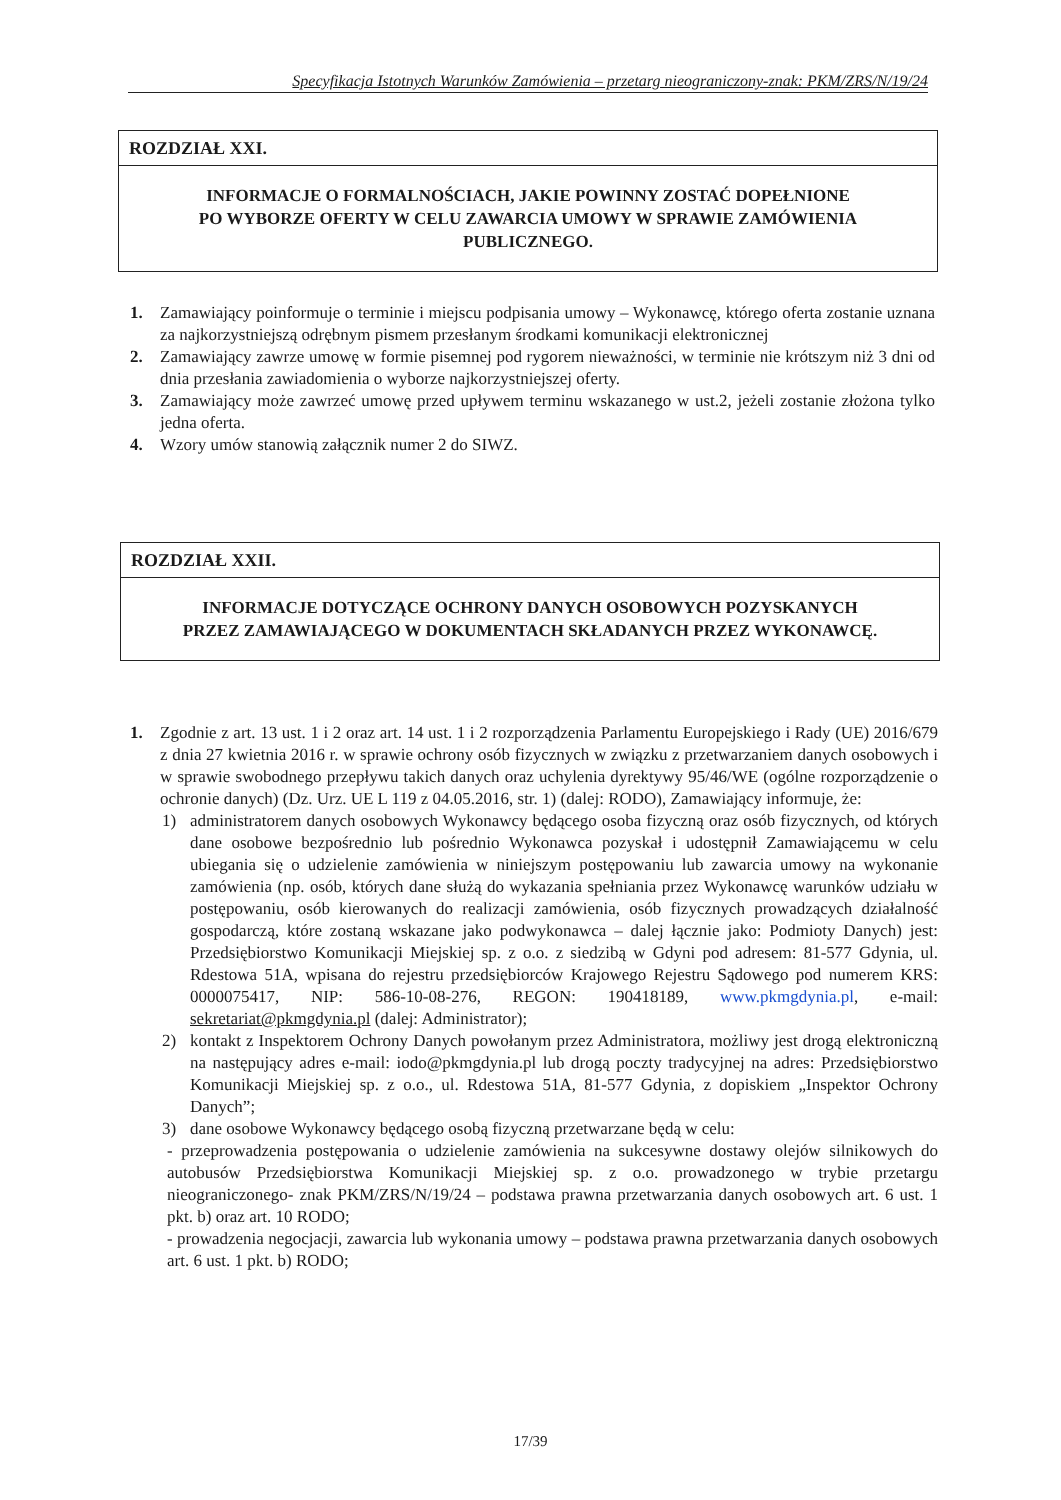Specyfikacja Istotnych Warunków Zamówienia – przetarg nieograniczony-znak: PKM/ZRS/N/19/24
ROZDZIAŁ XXI.
INFORMACJE O FORMALNOŚCIACH, JAKIE POWINNY ZOSTAĆ DOPEŁNIONE
PO WYBORZE OFERTY W CELU ZAWARCIA UMOWY W SPRAWIE ZAMÓWIENIA PUBLICZNEGO.
1. Zamawiający poinformuje o terminie i miejscu podpisania umowy – Wykonawcę, którego oferta zostanie uznana za najkorzystniejszą odrębnym pismem przesłanym środkami komunikacji elektronicznej
2. Zamawiający zawrze umowę w formie pisemnej pod rygorem nieważności, w terminie nie krótszym niż 3 dni od dnia przesłania zawiadomienia o wyborze najkorzystniejszej oferty.
3. Zamawiający może zawrzeć umowę przed upływem terminu wskazanego w ust.2, jeżeli zostanie złożona tylko jedna oferta.
4. Wzory umów stanowią załącznik numer 2 do SIWZ.
ROZDZIAŁ XXII.
INFORMACJE DOTYCZĄCE OCHRONY DANYCH OSOBOWYCH POZYSKANYCH
PRZEZ ZAMAWIAJĄCEGO W DOKUMENTACH SKŁADANYCH PRZEZ WYKONAWCĘ.
1. Zgodnie z art. 13 ust. 1 i 2 oraz art. 14 ust. 1 i 2 rozporządzenia Parlamentu Europejskiego i Rady (UE) 2016/679 z dnia 27 kwietnia 2016 r. w sprawie ochrony osób fizycznych w związku z przetwarzaniem danych osobowych i w sprawie swobodnego przepływu takich danych oraz uchylenia dyrektywy 95/46/WE (ogólne rozporządzenie o ochronie danych) (Dz. Urz. UE L 119 z 04.05.2016, str. 1) (dalej: RODO), Zamawiający informuje, że:
1) administratorem danych osobowych Wykonawcy będącego osoba fizyczną oraz osób fizycznych, od których dane osobowe bezpośrednio lub pośrednio Wykonawca pozyskał i udostępnił Zamawiającemu w celu ubiegania się o udzielenie zamówienia w niniejszym postępowaniu lub zawarcia umowy na wykonanie zamówienia (np. osób, których dane służą do wykazania spełniania przez Wykonawcę warunków udziału w postępowaniu, osób kierowanych do realizacji zamówienia, osób fizycznych prowadzących działalność gospodarczą, które zostaną wskazane jako podwykonawca – dalej łącznie jako: Podmioty Danych) jest: Przedsiębiorstwo Komunikacji Miejskiej sp. z o.o. z siedzibą w Gdyni pod adresem: 81-577 Gdynia, ul. Rdestowa 51A, wpisana do rejestru przedsiębiorców Krajowego Rejestru Sądowego pod numerem KRS: 0000075417, NIP: 586-10-08-276, REGON: 190418189, www.pkmgdynia.pl, e-mail: sekretariat@pkmgdynia.pl (dalej: Administrator);
2) kontakt z Inspektorem Ochrony Danych powołanym przez Administratora, możliwy jest drogą elektroniczną na następujący adres e-mail: iodo@pkmgdynia.pl lub drogą poczty tradycyjnej na adres: Przedsiębiorstwo Komunikacji Miejskiej sp. z o.o., ul. Rdestowa 51A, 81-577 Gdynia, z dopiskiem „Inspektor Ochrony Danych”;
3) dane osobowe Wykonawcy będącego osobą fizyczną przetwarzane będą w celu:
- przeprowadzenia postępowania o udzielenie zamówienia na sukcesywne dostawy olejów silnikowych do autobusów Przedsiębiorstwa Komunikacji Miejskiej sp. z o.o. prowadzonego w trybie przetargu nieograniczonego- znak PKM/ZRS/N/19/24 – podstawa prawna przetwarzania danych osobowych art. 6 ust. 1 pkt. b) oraz art. 10 RODO;
- prowadzenia negocjacji, zawarcia lub wykonania umowy – podstawa prawna przetwarzania danych osobowych art. 6 ust. 1 pkt. b) RODO;
17/39